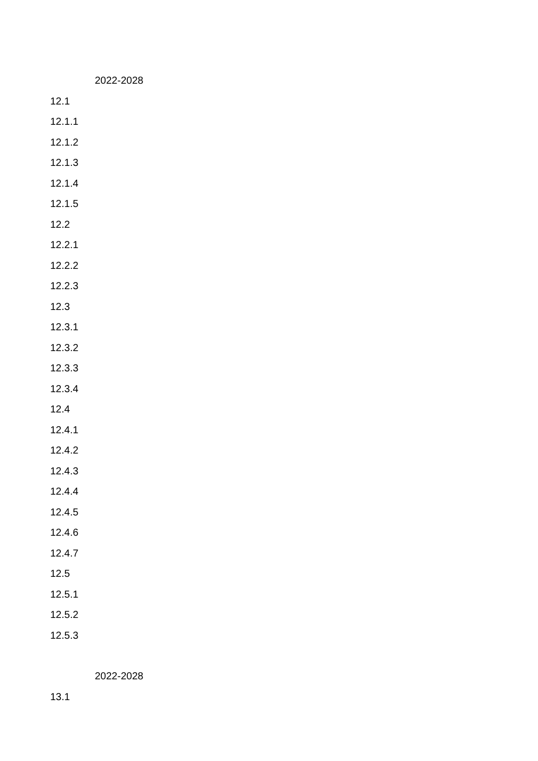2022-2028
12.1
12.1.1
12.1.2
12.1.3
12.1.4
12.1.5
12.2
12.2.1
12.2.2
12.2.3
12.3
12.3.1
12.3.2
12.3.3
12.3.4
12.4
12.4.1
12.4.2
12.4.3
12.4.4
12.4.5
12.4.6
12.4.7
12.5
12.5.1
12.5.2
12.5.3
2022-2028
13.1